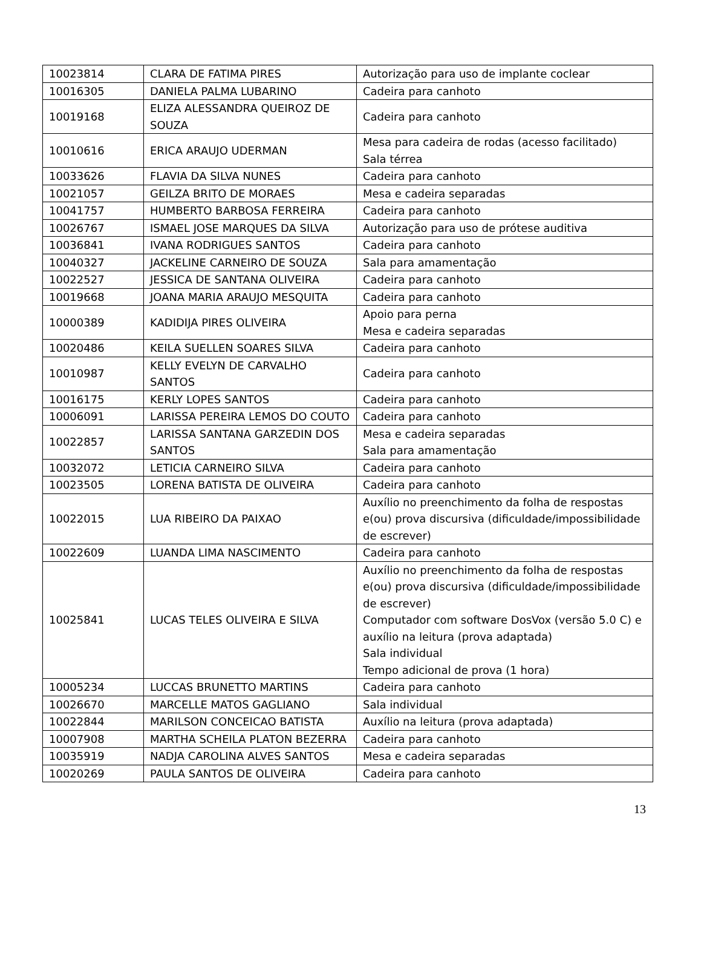| 10023814 | CLARA DE FATIMA PIRES | Autorização para uso de implante coclear |
| 10016305 | DANIELA PALMA LUBARINO | Cadeira para canhoto |
| 10019168 | ELIZA ALESSANDRA QUEIROZ DE SOUZA | Cadeira para canhoto |
| 10010616 | ERICA ARAUJO UDERMAN | Mesa para cadeira de rodas (acesso facilitado) Sala térrea |
| 10033626 | FLAVIA DA SILVA NUNES | Cadeira para canhoto |
| 10021057 | GEILZA BRITO DE MORAES | Mesa e cadeira separadas |
| 10041757 | HUMBERTO BARBOSA FERREIRA | Cadeira para canhoto |
| 10026767 | ISMAEL JOSE MARQUES DA SILVA | Autorização para uso de prótese auditiva |
| 10036841 | IVANA RODRIGUES SANTOS | Cadeira para canhoto |
| 10040327 | JACKELINE CARNEIRO DE SOUZA | Sala para amamentação |
| 10022527 | JESSICA DE SANTANA OLIVEIRA | Cadeira para canhoto |
| 10019668 | JOANA MARIA ARAUJO MESQUITA | Cadeira para canhoto |
| 10000389 | KADIDIJA PIRES OLIVEIRA | Apoio para perna Mesa e cadeira separadas |
| 10020486 | KEILA SUELLEN SOARES SILVA | Cadeira para canhoto |
| 10010987 | KELLY EVELYN DE CARVALHO SANTOS | Cadeira para canhoto |
| 10016175 | KERLY LOPES SANTOS | Cadeira para canhoto |
| 10006091 | LARISSA PEREIRA LEMOS DO COUTO | Cadeira para canhoto |
| 10022857 | LARISSA SANTANA GARZEDIN DOS SANTOS | Mesa e cadeira separadas Sala para amamentação |
| 10032072 | LETICIA CARNEIRO SILVA | Cadeira para canhoto |
| 10023505 | LORENA BATISTA DE OLIVEIRA | Cadeira para canhoto |
| 10022015 | LUA RIBEIRO DA PAIXAO | Auxílio no preenchimento da folha de respostas e(ou) prova discursiva (dificuldade/impossibilidade de escrever) |
| 10022609 | LUANDA LIMA NASCIMENTO | Cadeira para canhoto |
| 10025841 | LUCAS TELES OLIVEIRA E SILVA | Auxílio no preenchimento da folha de respostas e(ou) prova discursiva (dificuldade/impossibilidade de escrever) Computador com software DosVox (versão 5.0 C) e auxílio na leitura (prova adaptada) Sala individual Tempo adicional de prova (1 hora) |
| 10005234 | LUCCAS BRUNETTO MARTINS | Cadeira para canhoto |
| 10026670 | MARCELLE MATOS GAGLIANO | Sala individual |
| 10022844 | MARILSON CONCEICAO BATISTA | Auxílio na leitura (prova adaptada) |
| 10007908 | MARTHA SCHEILA PLATON BEZERRA | Cadeira para canhoto |
| 10035919 | NADJA CAROLINA ALVES SANTOS | Mesa e cadeira separadas |
| 10020269 | PAULA SANTOS DE OLIVEIRA | Cadeira para canhoto |
13